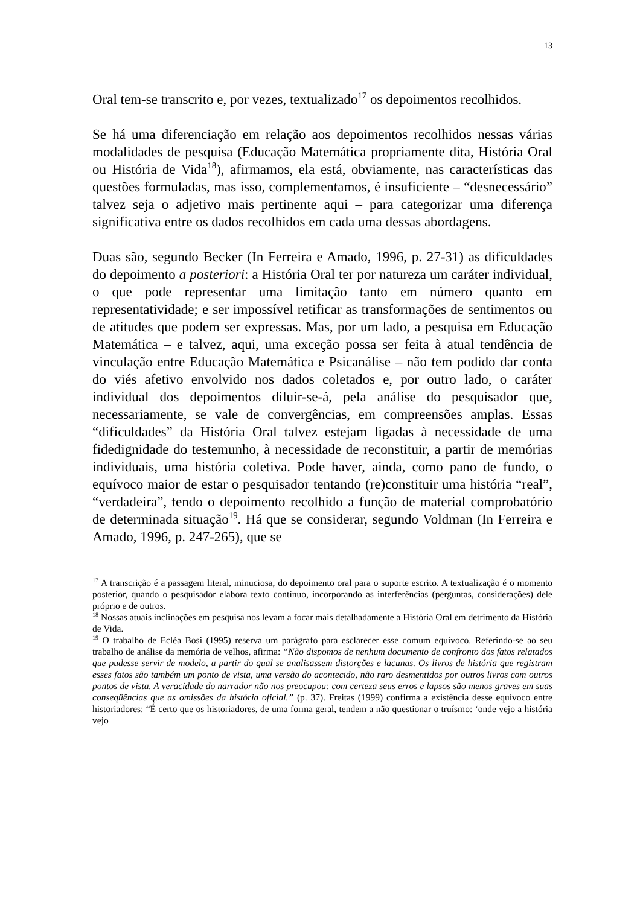13
Oral tem-se transcrito e, por vezes, textualizado<sup>17</sup> os depoimentos recolhidos.
Se há uma diferenciação em relação aos depoimentos recolhidos nessas várias modalidades de pesquisa (Educação Matemática propriamente dita, História Oral ou História de Vida<sup>18</sup>), afirmamos, ela está, obviamente, nas características das questões formuladas, mas isso, complementamos, é insuficiente – “desnecessário” talvez seja o adjetivo mais pertinente aqui – para categorizar uma diferença significativa entre os dados recolhidos em cada uma dessas abordagens.
Duas são, segundo Becker (In Ferreira e Amado, 1996, p. 27-31) as dificuldades do depoimento a posteriori: a História Oral ter por natureza um caráter individual, o que pode representar uma limitação tanto em número quanto em representatividade; e ser impossível retificar as transformações de sentimentos ou de atitudes que podem ser expressas. Mas, por um lado, a pesquisa em Educação Matemática – e talvez, aqui, uma exceção possa ser feita à atual tendência de vinculação entre Educação Matemática e Psicanálise – não tem podido dar conta do viés afetivo envolvido nos dados coletados e, por outro lado, o caráter individual dos depoimentos diluir-se-á, pela análise do pesquisador que, necessariamente, se vale de convergências, em compreensões amplas. Essas “dificuldades” da História Oral talvez estejam ligadas à necessidade de uma fidedignidade do testemunho, à necessidade de reconstituir, a partir de memórias individuais, uma história coletiva. Pode haver, ainda, como pano de fundo, o equívoco maior de estar o pesquisador tentando (re)constituir uma história “real”, “verdadeira”, tendo o depoimento recolhido a função de material comprobatório de determinada situação<sup>19</sup>. Há que se considerar, segundo Voldman (In Ferreira e Amado, 1996, p. 247-265), que se
<sup>17</sup> A transcrição é a passagem literal, minuciosa, do depoimento oral para o suporte escrito. A textualização é o momento posterior, quando o pesquisador elabora texto contínuo, incorporando as interferências (perguntas, considerações) dele próprio e de outros.
<sup>18</sup> Nossas atuais inclinações em pesquisa nos levam a focar mais detalhadamente a História Oral em detrimento da História de Vida.
<sup>19</sup> O trabalho de Ecléa Bosi (1995) reserva um parágrafo para esclarecer esse comum equívoco. Referindo-se ao seu trabalho de análise da memória de velhos, afirma: “Não dispomos de nenhum documento de confronto dos fatos relatados que pudesse servir de modelo, a partir do qual se analisassem distorções e lacunas. Os livros de história que registram esses fatos são também um ponto de vista, uma versão do acontecido, não raro desmentidos por outros livros com outros pontos de vista. A veracidade do narrador não nos preocupou: com certeza seus erros e lapsos são menos graves em suas conseqüências que as omissões da história oficial.” (p. 37). Freitas (1999) confirma a existência desse equívoco entre historiadores: “É certo que os historiadores, de uma forma geral, tendem a não questionar o truísmo: ‘onde vejo a história vejo